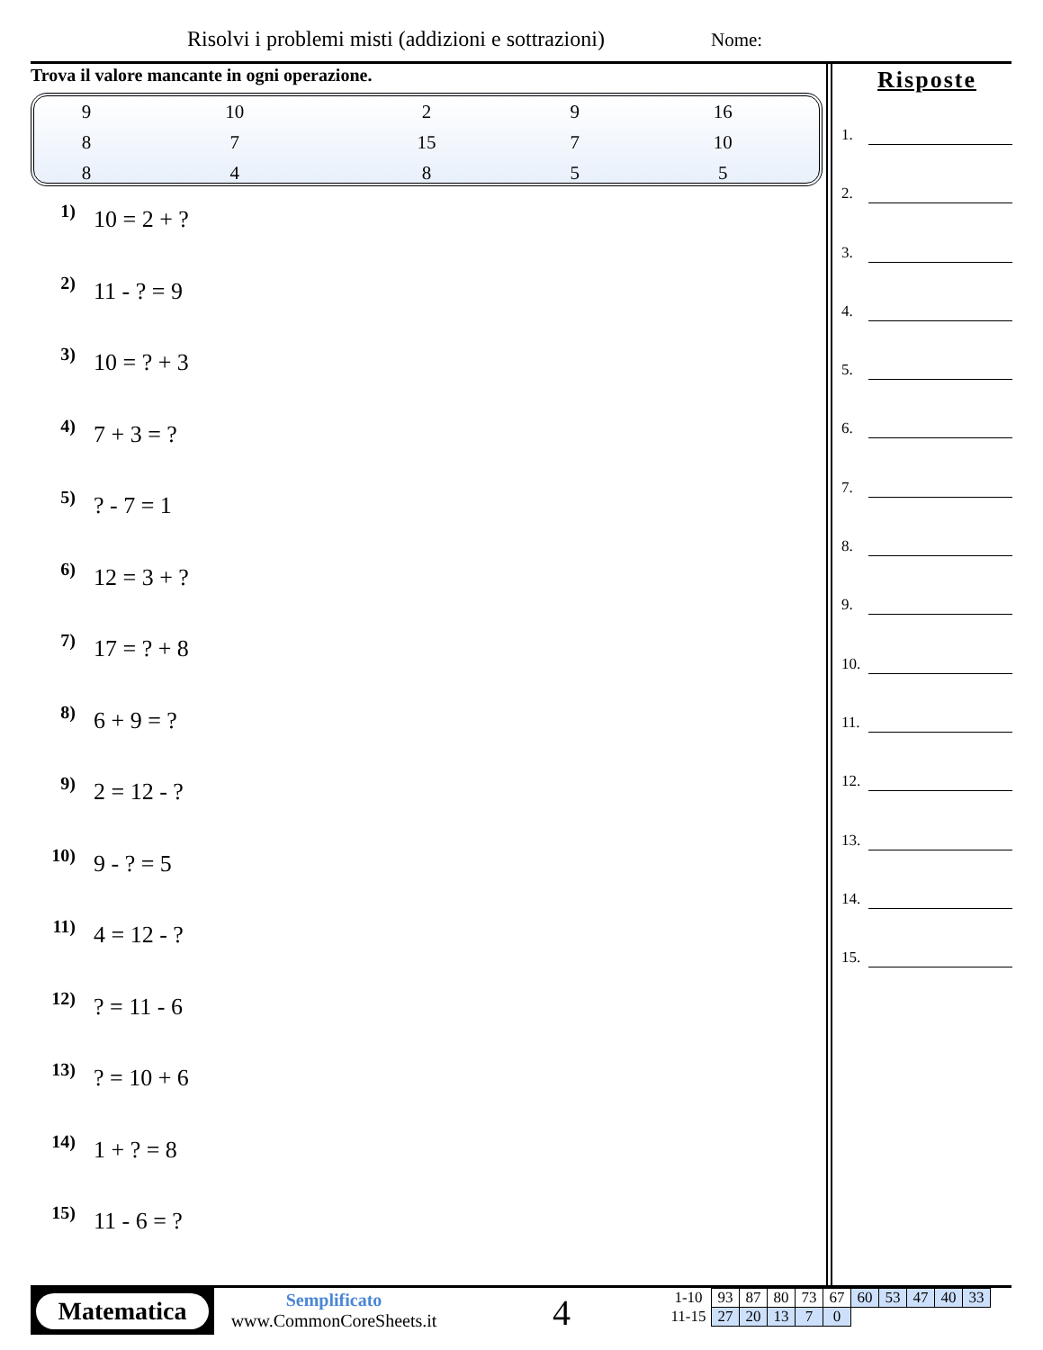Risolvi i problemi misti (addizioni e sottrazioni)
Nome:
Trova il valore mancante in ogni operazione.
| 9 | 10 | 2 | 9 | 16 |
| 8 | 7 | 15 | 7 | 10 |
| 8 | 4 | 8 | 5 | 5 |
1) 10 = 2 + ?
2) 11 - ? = 9
3) 10 = ? + 3
4) 7 + 3 = ?
5)? - 7 = 1
6) 12 = 3 + ?
7) 17 = ? + 8
8) 6 + 9 = ?
9) 2 = 12 - ?
10) 9 - ? = 5
11) 4 = 12 - ?
12)? = 11 - 6
13)? = 10 + 6
14) 1 + ? = 8
15) 11 - 6 = ?
Risposte
1.
2.
3.
4.
5.
6.
7.
8.
9.
10.
11.
12.
13.
14.
15.
Matematica
Semplificato
www.CommonCoreSheets.it
4
| 1-10 | 93 | 87 | 80 | 73 | 67 | 60 | 53 | 47 | 40 | 33 |
| 11-15 | 27 | 20 | 13 | 7 | 0 | | | | | |